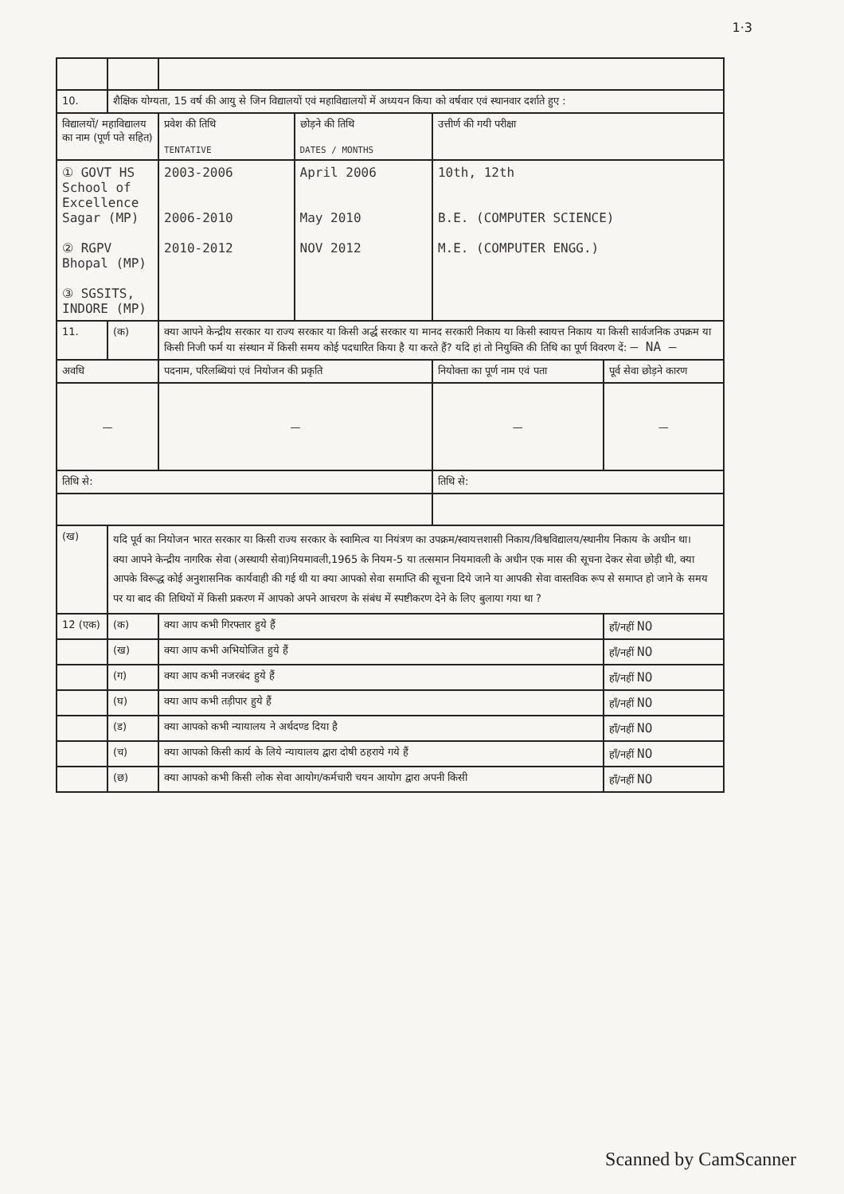1·3
| 10. | शैक्षिक योग्यता, 15 वर्ष की आयु से जिन विद्यालयों एवं महाविद्यालयों में अध्ययन किया को वर्षवार एवं स्थानवार दर्शाते हुए : | | | | |
| विद्यालयों/ महाविद्यालय का नाम (पूर्ण पते सहित) | | प्रवेश की तिथि TENTATIVE | छोड़ने की तिथि DATES / MONTHS | उत्तीर्ण की गयी परीक्षा | |
| ① GOVT HS School of Excellence Sagar (MP) ② RGPV Bhopal (MP) ③ SGSITS, INDORE (MP) | | 2003-2006 2006-2010 2010-2012 | April 2006 May 2010 NOV 2012 | 10th, 12th B.E. (COMPUTER SCIENCE) M.E. (COMPUTER ENGG.) | |
| 11. | (क) | क्या आपने केन्द्रीय सरकार या राज्य सरकार या किसी अर्द्ध सरकार या मानद सरकारी निकाय या किसी स्वायत्त निकाय या किसी सार्वजनिक उपक्रम या किसी निजी फर्म या संस्थान में किसी समय कोई पदधारित किया है या करते हैं? यदि हां तो नियुक्ति की तिथि का पूर्ण विवरण दें: — NA — | | | |
| अवधि | | पदनाम, परिलब्धियां एवं नियोजन की प्रकृति | | नियोक्ता का पूर्ण नाम एवं पता | पूर्व सेवा छोड़ने कारण |
| — | | — | | — | — |
| तिथि से: | | | | तिथि से: | |
| (ख) | यदि पूर्व का नियोजन भारत सरकार या किसी राज्य सरकार के स्वामित्व या नियंत्रण का उपक्रम/स्वायत्तशासी निकाय/विश्वविद्यालय/स्थानीय निकाय के अधीन था। क्या आपने केन्द्रीय नागरिक सेवा (अस्थायी सेवा)नियमावली,1965 के नियम-5 या तत्समान नियमावली के अधीन एक मास की सूचना देकर सेवा छोड़ी थी, क्या आपके विरूद्ध कोई अनुशासनिक कार्यवाही की गई थी या क्या आपको सेवा समाप्ति की सूचना दिये जाने या आपकी सेवा वास्तविक रूप से समाप्त हो जाने के समय पर या बाद की तिथियों में किसी प्रकरण में आपको अपने आचरण के संबंध में स्पष्टीकरण देने के लिए बुलाया गया था ? | | | | |
| 12 (एक) | (क) | क्या आप कभी गिरफ्तार हुये हैं | | | हाँ/नहीं NO |
| | (ख) | क्या आप कभी अभियोजित हुये हैं | | | हाँ/नहीं NO |
| | (ग) | क्या आप कभी नजरबंद हुये हैं | | | हाँ/नहीं NO |
| | (घ) | क्या आप कभी तड़ीपार हुये हैं | | | हाँ/नहीं NO |
| | (ड) | क्या आपको कभी न्यायालय ने अर्थदण्ड दिया है | | | हाँ/नहीं NO |
| | (च) | क्या आपको किसी कार्य के लिये न्यायालय द्वारा दोषी ठहराये गये हैं | | | हाँ/नहीं NO |
| | (छ) | क्या आपको कभी किसी लोक सेवा आयोग/कर्मचारी चयन आयोग द्वारा अपनी किसी | | | हाँ/नहीं NO |
Scanned by CamScanner